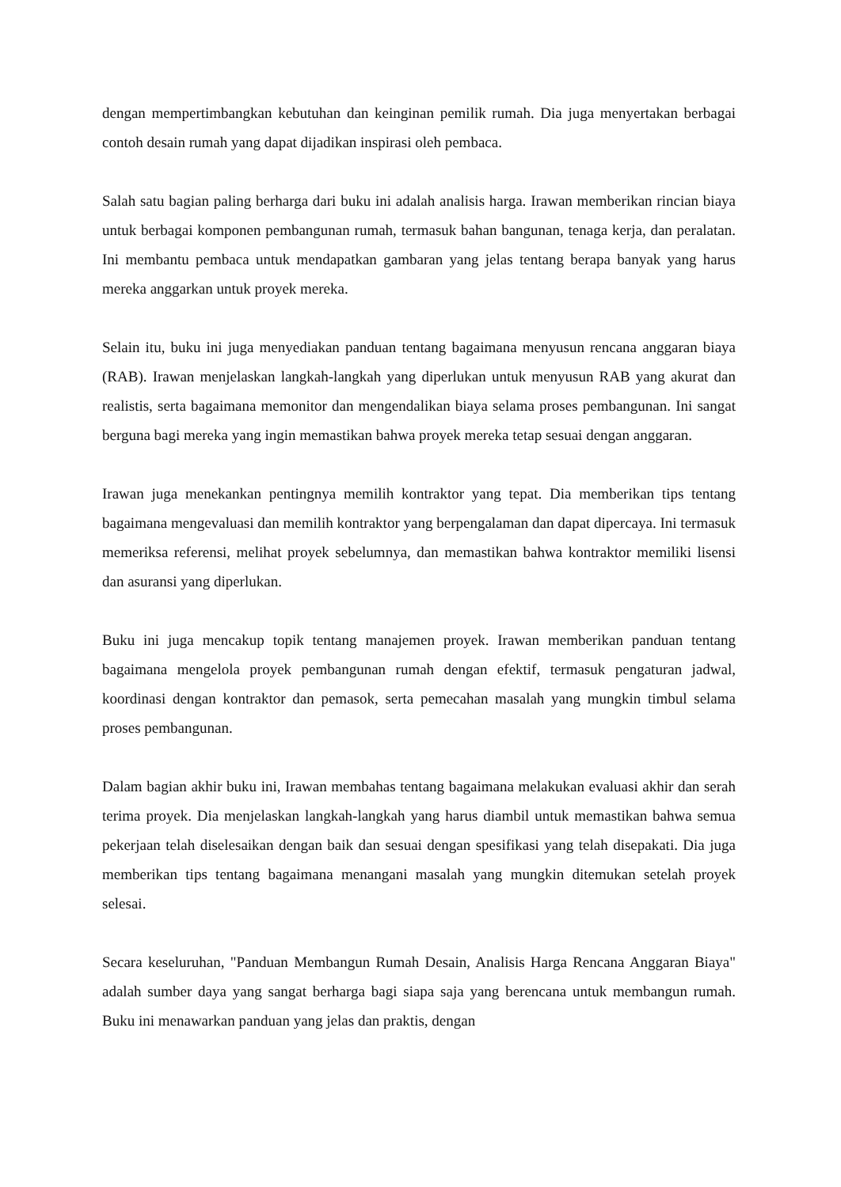dengan mempertimbangkan kebutuhan dan keinginan pemilik rumah. Dia juga menyertakan berbagai contoh desain rumah yang dapat dijadikan inspirasi oleh pembaca.
Salah satu bagian paling berharga dari buku ini adalah analisis harga. Irawan memberikan rincian biaya untuk berbagai komponen pembangunan rumah, termasuk bahan bangunan, tenaga kerja, dan peralatan. Ini membantu pembaca untuk mendapatkan gambaran yang jelas tentang berapa banyak yang harus mereka anggarkan untuk proyek mereka.
Selain itu, buku ini juga menyediakan panduan tentang bagaimana menyusun rencana anggaran biaya (RAB). Irawan menjelaskan langkah-langkah yang diperlukan untuk menyusun RAB yang akurat dan realistis, serta bagaimana memonitor dan mengendalikan biaya selama proses pembangunan. Ini sangat berguna bagi mereka yang ingin memastikan bahwa proyek mereka tetap sesuai dengan anggaran.
Irawan juga menekankan pentingnya memilih kontraktor yang tepat. Dia memberikan tips tentang bagaimana mengevaluasi dan memilih kontraktor yang berpengalaman dan dapat dipercaya. Ini termasuk memeriksa referensi, melihat proyek sebelumnya, dan memastikan bahwa kontraktor memiliki lisensi dan asuransi yang diperlukan.
Buku ini juga mencakup topik tentang manajemen proyek. Irawan memberikan panduan tentang bagaimana mengelola proyek pembangunan rumah dengan efektif, termasuk pengaturan jadwal, koordinasi dengan kontraktor dan pemasok, serta pemecahan masalah yang mungkin timbul selama proses pembangunan.
Dalam bagian akhir buku ini, Irawan membahas tentang bagaimana melakukan evaluasi akhir dan serah terima proyek. Dia menjelaskan langkah-langkah yang harus diambil untuk memastikan bahwa semua pekerjaan telah diselesaikan dengan baik dan sesuai dengan spesifikasi yang telah disepakati. Dia juga memberikan tips tentang bagaimana menangani masalah yang mungkin ditemukan setelah proyek selesai.
Secara keseluruhan, "Panduan Membangun Rumah Desain, Analisis Harga Rencana Anggaran Biaya" adalah sumber daya yang sangat berharga bagi siapa saja yang berencana untuk membangun rumah. Buku ini menawarkan panduan yang jelas dan praktis, dengan